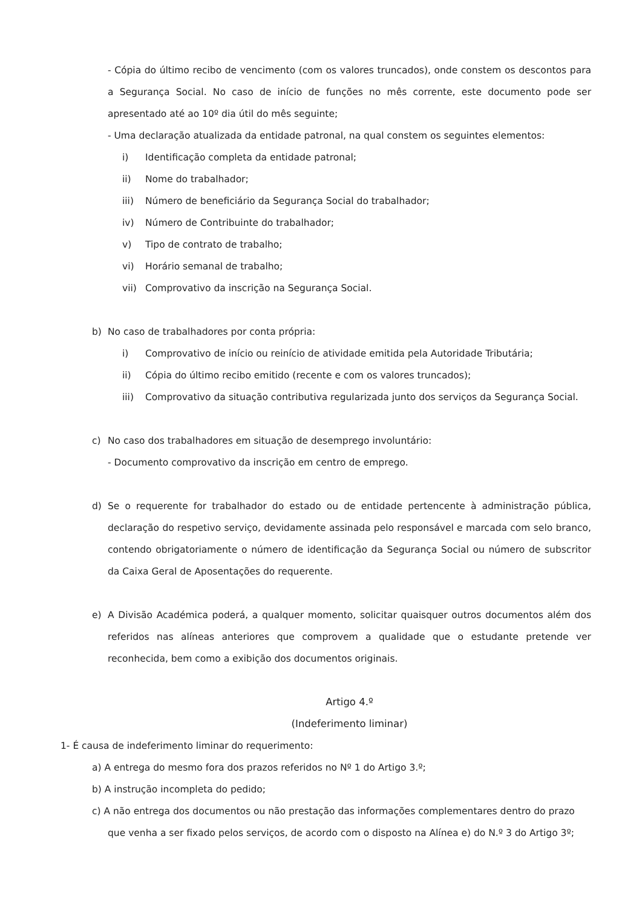- Cópia do último recibo de vencimento (com os valores truncados), onde constem os descontos para a Segurança Social. No caso de início de funções no mês corrente, este documento pode ser apresentado até ao 10º dia útil do mês seguinte;
- Uma declaração atualizada da entidade patronal, na qual constem os seguintes elementos:
i) Identificação completa da entidade patronal;
ii) Nome do trabalhador;
iii) Número de beneficiário da Segurança Social do trabalhador;
iv) Número de Contribuinte do trabalhador;
v) Tipo de contrato de trabalho;
vi) Horário semanal de trabalho;
vii) Comprovativo da inscrição na Segurança Social.
b) No caso de trabalhadores por conta própria:
i) Comprovativo de início ou reinício de atividade emitida pela Autoridade Tributária;
ii) Cópia do último recibo emitido (recente e com os valores truncados);
iii) Comprovativo da situação contributiva regularizada junto dos serviços da Segurança Social.
c) No caso dos trabalhadores em situação de desemprego involuntário:
- Documento comprovativo da inscrição em centro de emprego.
d) Se o requerente for trabalhador do estado ou de entidade pertencente à administração pública, declaração do respetivo serviço, devidamente assinada pelo responsável e marcada com selo branco, contendo obrigatoriamente o número de identificação da Segurança Social ou número de subscritor da Caixa Geral de Aposentações do requerente.
e) A Divisão Académica poderá, a qualquer momento, solicitar quaisquer outros documentos além dos referidos nas alíneas anteriores que comprovem a qualidade que o estudante pretende ver reconhecida, bem como a exibição dos documentos originais.
Artigo 4.º
(Indeferimento liminar)
1- É causa de indeferimento liminar do requerimento:
a) A entrega do mesmo fora dos prazos referidos no Nº 1 do Artigo 3.º;
b) A instrução incompleta do pedido;
c) A não entrega dos documentos ou não prestação das informações complementares dentro do prazo
que venha a ser fixado pelos serviços, de acordo com o disposto na Alínea e) do N.º 3 do Artigo 3º;